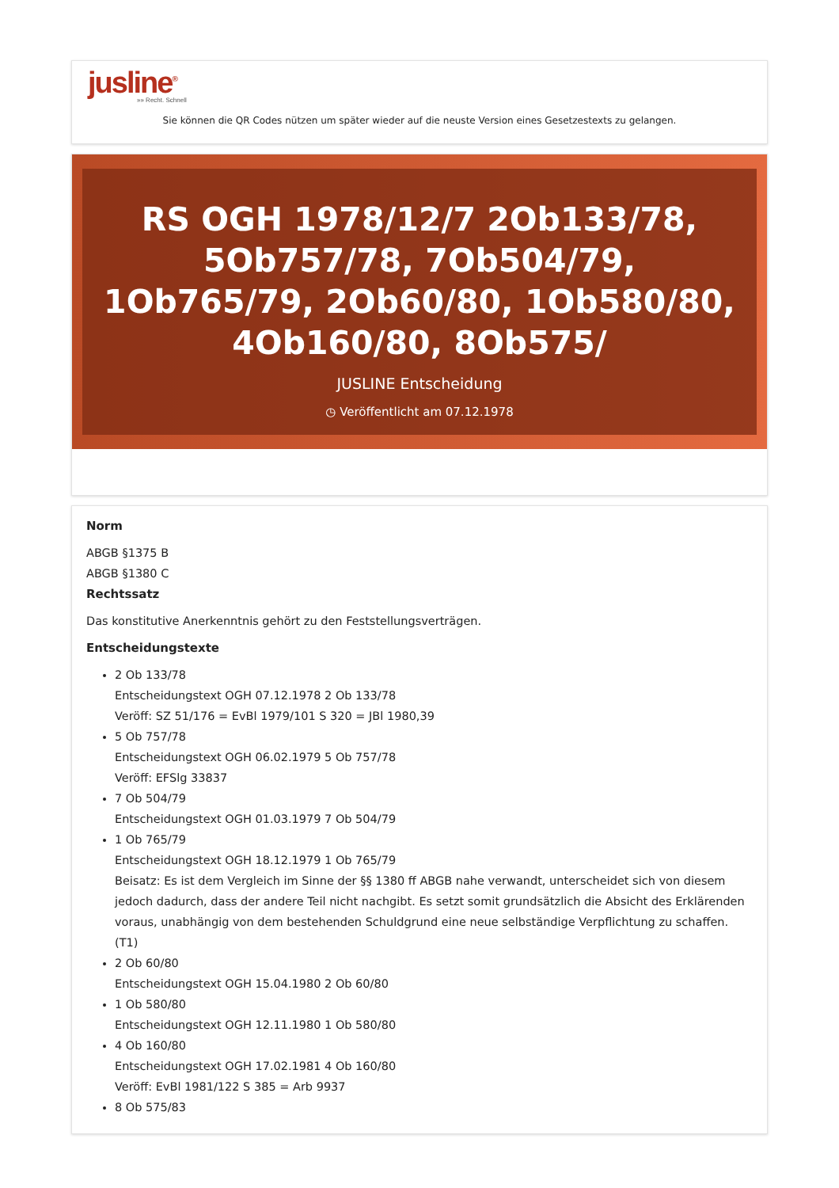jusline<sup>®</sup>
»» Recht. Schnell
Sie können die QR Codes nützen um später wieder auf die neuste Version eines Gesetzestexts zu gelangen.
RS OGH 1978/12/7 2Ob133/78, 5Ob757/78, 7Ob504/79, 1Ob765/79, 2Ob60/80, 1Ob580/80, 4Ob160/80, 8Ob575/
JUSLINE Entscheidung
◷ Veröffentlicht am 07.12.1978
Norm
ABGB §1375 B
ABGB §1380 C
Rechtssatz
Das konstitutive Anerkenntnis gehört zu den Feststellungsverträgen.
Entscheidungstexte
2 Ob 133/78
Entscheidungstext OGH 07.12.1978 2 Ob 133/78
Veröff: SZ 51/176 = EvBl 1979/101 S 320 = JBl 1980,39
5 Ob 757/78
Entscheidungstext OGH 06.02.1979 5 Ob 757/78
Veröff: EFSlg 33837
7 Ob 504/79
Entscheidungstext OGH 01.03.1979 7 Ob 504/79
1 Ob 765/79
Entscheidungstext OGH 18.12.1979 1 Ob 765/79
Beisatz: Es ist dem Vergleich im Sinne der §§ 1380 ff ABGB nahe verwandt, unterscheidet sich von diesem jedoch dadurch, dass der andere Teil nicht nachgibt. Es setzt somit grundsätzlich die Absicht des Erklärenden voraus, unabhängig von dem bestehenden Schuldgrund eine neue selbständige Verpflichtung zu schaffen. (T1)
2 Ob 60/80
Entscheidungstext OGH 15.04.1980 2 Ob 60/80
1 Ob 580/80
Entscheidungstext OGH 12.11.1980 1 Ob 580/80
4 Ob 160/80
Entscheidungstext OGH 17.02.1981 4 Ob 160/80
Veröff: EvBl 1981/122 S 385 = Arb 9937
8 Ob 575/83